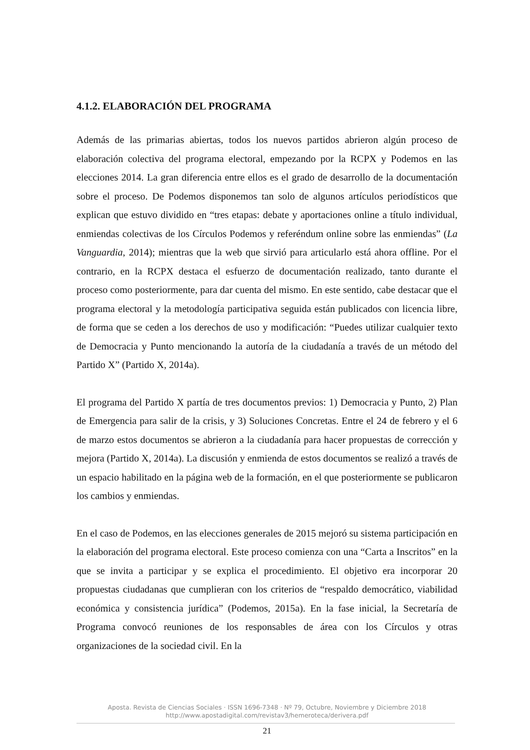4.1.2. ELABORACIÓN DEL PROGRAMA
Además de las primarias abiertas, todos los nuevos partidos abrieron algún proceso de elaboración colectiva del programa electoral, empezando por la RCPX y Podemos en las elecciones 2014. La gran diferencia entre ellos es el grado de desarrollo de la documentación sobre el proceso. De Podemos disponemos tan solo de algunos artículos periodísticos que explican que estuvo dividido en “tres etapas: debate y aportaciones online a título individual, enmiendas colectivas de los Círculos Podemos y referéndum online sobre las enmiendas” (La Vanguardia, 2014); mientras que la web que sirvió para articularlo está ahora offline. Por el contrario, en la RCPX destaca el esfuerzo de documentación realizado, tanto durante el proceso como posteriormente, para dar cuenta del mismo. En este sentido, cabe destacar que el programa electoral y la metodología participativa seguida están publicados con licencia libre, de forma que se ceden a los derechos de uso y modificación: “Puedes utilizar cualquier texto de Democracia y Punto mencionando la autoría de la ciudadanía a través de un método del Partido X” (Partido X, 2014a).
El programa del Partido X partía de tres documentos previos: 1) Democracia y Punto, 2) Plan de Emergencia para salir de la crisis, y 3) Soluciones Concretas. Entre el 24 de febrero y el 6 de marzo estos documentos se abrieron a la ciudadanía para hacer propuestas de corrección y mejora (Partido X, 2014a). La discusión y enmienda de estos documentos se realizó a través de un espacio habilitado en la página web de la formación, en el que posteriormente se publicaron los cambios y enmiendas.
En el caso de Podemos, en las elecciones generales de 2015 mejoró su sistema participación en la elaboración del programa electoral. Este proceso comienza con una “Carta a Inscritos” en la que se invita a participar y se explica el procedimiento. El objetivo era incorporar 20 propuestas ciudadanas que cumplieran con los criterios de “respaldo democrático, viabilidad económica y consistencia jurídica” (Podemos, 2015a). En la fase inicial, la Secretaría de Programa convocó reuniones de los responsables de área con los Círculos y otras organizaciones de la sociedad civil. En la
Aposta. Revista de Ciencias Sociales · ISSN 1696-7348 · Nº 79, Octubre, Noviembre y Diciembre 2018
http://www.apostadigital.com/revistav3/hemeroteca/derivera.pdf
21